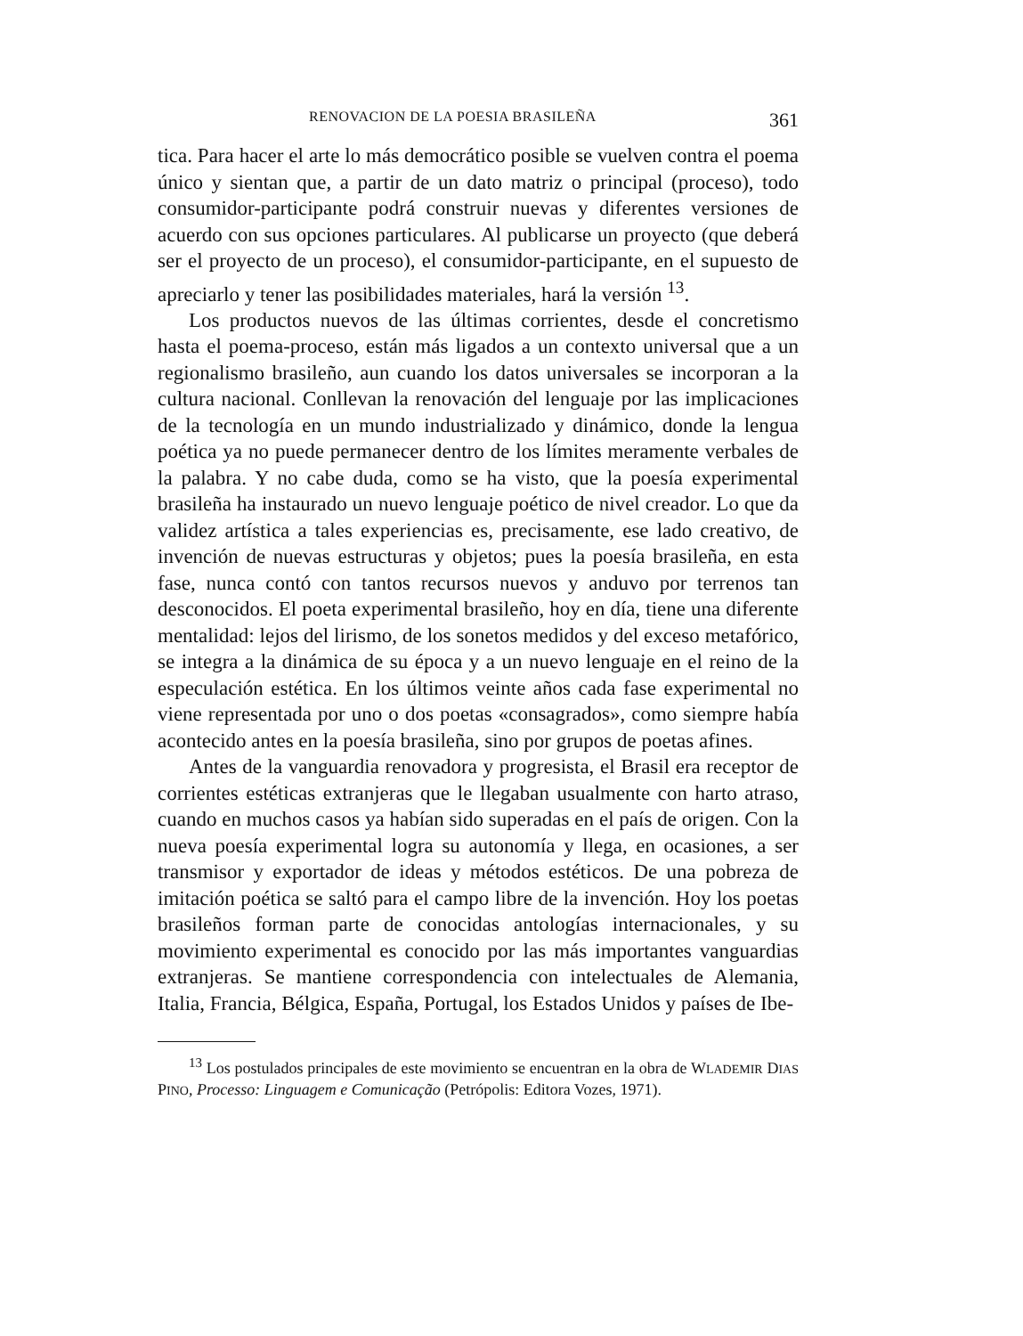RENOVACION DE LA POESIA BRASILEÑA 361
tica. Para hacer el arte lo más democrático posible se vuelven contra el poema único y sientan que, a partir de un dato matriz o principal (proceso), todo consumidor-participante podrá construir nuevas y diferentes versiones de acuerdo con sus opciones particulares. Al publicarse un proyecto (que deberá ser el proyecto de un proceso), el consumidor-participante, en el supuesto de apreciarlo y tener las posibilidades materiales, hará la versión <sup>13</sup>.
Los productos nuevos de las últimas corrientes, desde el concretismo hasta el poema-proceso, están más ligados a un contexto universal que a un regionalismo brasileño, aun cuando los datos universales se incorporan a la cultura nacional. Conllevan la renovación del lenguaje por las implicaciones de la tecnología en un mundo industrializado y dinámico, donde la lengua poética ya no puede permanecer dentro de los límites meramente verbales de la palabra. Y no cabe duda, como se ha visto, que la poesía experimental brasileña ha instaurado un nuevo lenguaje poético de nivel creador. Lo que da validez artística a tales experiencias es, precisamente, ese lado creativo, de invención de nuevas estructuras y objetos; pues la poesía brasileña, en esta fase, nunca contó con tantos recursos nuevos y anduvo por terrenos tan desconocidos. El poeta experimental brasileño, hoy en día, tiene una diferente mentalidad: lejos del lirismo, de los sonetos medidos y del exceso metafórico, se integra a la dinámica de su época y a un nuevo lenguaje en el reino de la especulación estética. En los últimos veinte años cada fase experimental no viene representada por uno o dos poetas «consagrados», como siempre había acontecido antes en la poesía brasileña, sino por grupos de poetas afines.
Antes de la vanguardia renovadora y progresista, el Brasil era receptor de corrientes estéticas extranjeras que le llegaban usualmente con harto atraso, cuando en muchos casos ya habían sido superadas en el país de origen. Con la nueva poesía experimental logra su autonomía y llega, en ocasiones, a ser transmisor y exportador de ideas y métodos estéticos. De una pobreza de imitación poética se saltó para el campo libre de la invención. Hoy los poetas brasileños forman parte de conocidas antologías internacionales, y su movimiento experimental es conocido por las más importantes vanguardias extranjeras. Se mantiene correspondencia con intelectuales de Alemania, Italia, Francia, Bélgica, España, Portugal, los Estados Unidos y países de Ibe-
<sup>13</sup> Los postulados principales de este movimiento se encuentran en la obra de WLADEMIR DIAS PINO, Processo: Linguagem e Comunicação (Petrópolis: Editora Vozes, 1971).